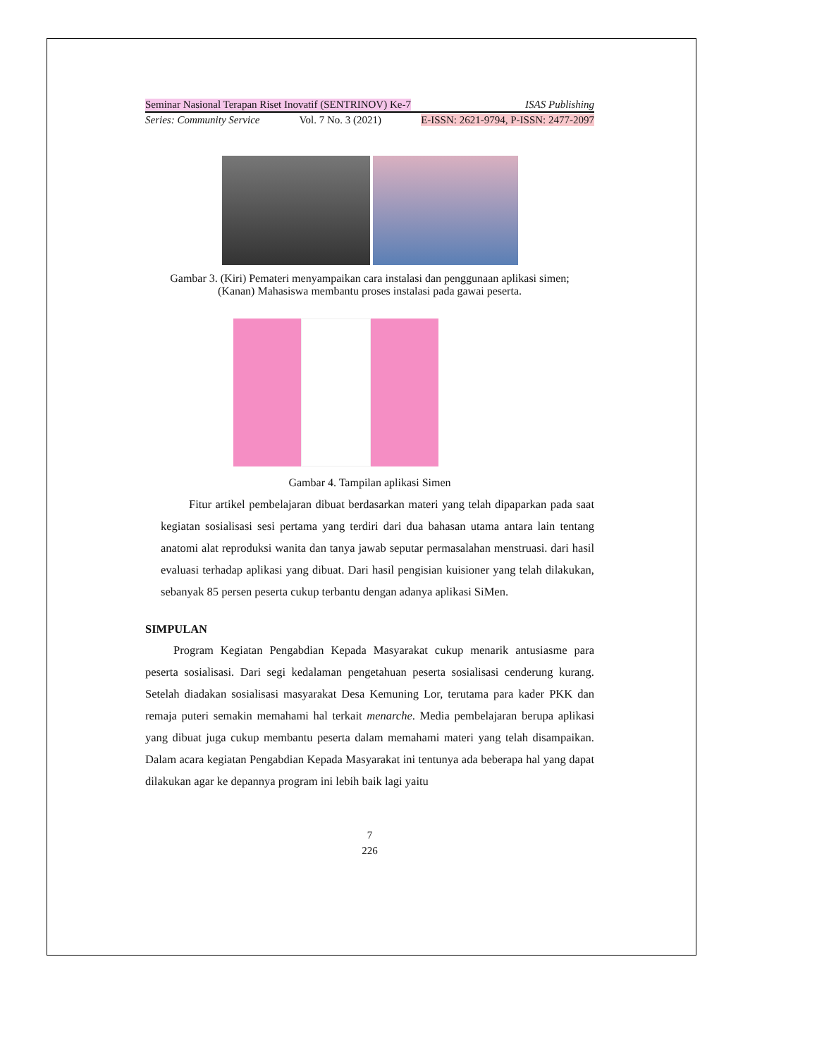Seminar Nasional Terapan Riset Inovatif (SENTRINOV) Ke-7 ISAS Publishing
Series: Community Service Vol. 7 No. 3 (2021) E-ISSN: 2621-9794, P-ISSN: 2477-2097
Gambar 3. (Kiri) Pemateri menyampaikan cara instalasi dan penggunaan aplikasi simen; (Kanan) Mahasiswa membantu proses instalasi pada gawai peserta.
Gambar 4. Tampilan aplikasi Simen
Fitur artikel pembelajaran dibuat berdasarkan materi yang telah dipaparkan pada saat kegiatan sosialisasi sesi pertama yang terdiri dari dua bahasan utama antara lain tentang anatomi alat reproduksi wanita dan tanya jawab seputar permasalahan menstruasi. dari hasil evaluasi terhadap aplikasi yang dibuat. Dari hasil pengisian kuisioner yang telah dilakukan, sebanyak 85 persen peserta cukup terbantu dengan adanya aplikasi SiMen.
SIMPULAN
Program Kegiatan Pengabdian Kepada Masyarakat cukup menarik antusiasme para peserta sosialisasi. Dari segi kedalaman pengetahuan peserta sosialisasi cenderung kurang. Setelah diadakan sosialisasi masyarakat Desa Kemuning Lor, terutama para kader PKK dan remaja puteri semakin memahami hal terkait menarche. Media pembelajaran berupa aplikasi yang dibuat juga cukup membantu peserta dalam memahami materi yang telah disampaikan. Dalam acara kegiatan Pengabdian Kepada Masyarakat ini tentunya ada beberapa hal yang dapat dilakukan agar ke depannya program ini lebih baik lagi yaitu
7
226